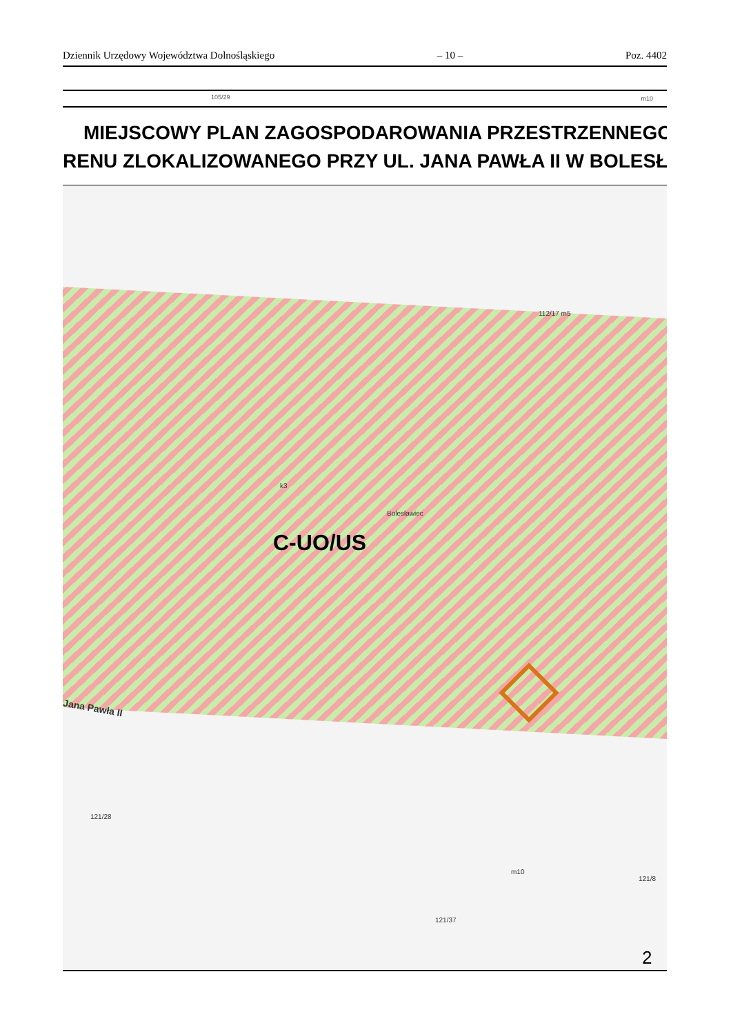Dziennik Urzędowy Województwa Dolnośląskiego – 10 – Poz. 4402
105/29 m10
MIEJSCOWY PLAN ZAGOSPODAROWANIA PRZESTRZENNEGO
RENU ZLOKALIZOWANEGO PRZY UL. JANA PAWŁA II W BOLESŁ
C-UO/US
Jana Pawła II
Bolesławiec
k3
112/17 m5
121/28
m10
121/8
121/37
2